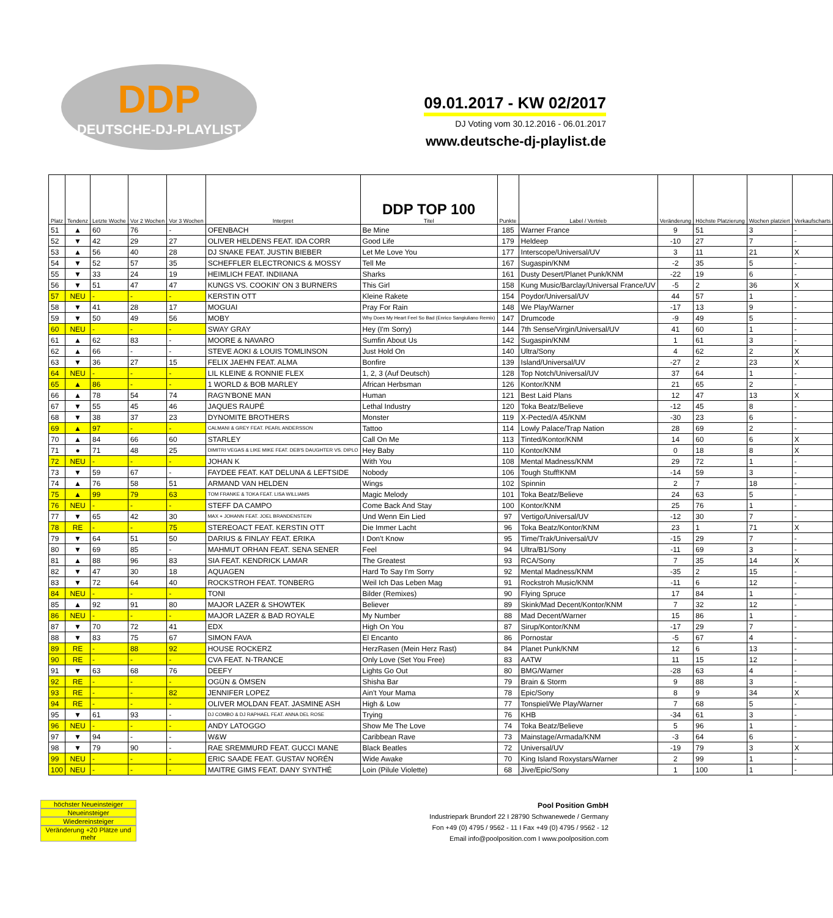DDP
DEUTSCHE-DJ-PLAYLIST
09.01.2017 - KW 02/2017
DJ Voting vom 30.12.2016 - 06.01.2017
www.deutsche-dj-playlist.de
| Platz | Tendenz | Letzte Woche | Vor 2 Wochen | Vor 3 Wochen | Interpret | DDP TOP 100 Titel | Punkte | Label / Vertrieb | Veränderung | Höchste Platzierung | Wochen platziert | Verkaufscharts |
| --- | --- | --- | --- | --- | --- | --- | --- | --- | --- | --- | --- | --- |
| 51 | ▲ | 60 | 76 | - | OFENBACH | Be Mine | 185 | Warner France | 9 | 51 | 3 | - |
| 52 | ▼ | 42 | 29 | 27 | OLIVER HELDENS FEAT. IDA CORR | Good Life | 179 | Heldeep | -10 | 27 | 7 | - |
| 53 | ▲ | 56 | 40 | 28 | DJ SNAKE FEAT. JUSTIN BIEBER | Let Me Love You | 177 | Interscope/Universal/UV | 3 | 11 | 21 | X |
| 54 | ▼ | 52 | 57 | 35 | SCHEFFLER ELECTRONICS & MOSSY | Tell Me | 167 | Sugaspin/KNM | -2 | 35 | 5 | - |
| 55 | ▼ | 33 | 24 | 19 | HEIMLICH FEAT. INDIIANA | Sharks | 161 | Dusty Desert/Planet Punk/KNM | -22 | 19 | 6 | - |
| 56 | ▼ | 51 | 47 | 47 | KUNGS VS. COOKIN' ON 3 BURNERS | This Girl | 158 | Kung Music/Barclay/Universal France/UV | -5 | 2 | 36 | X |
| 57 | NEU | - | - | - | KERSTIN OTT | Kleine Rakete | 154 | Poydor/Universal/UV | 44 | 57 | 1 | - |
| 58 | ▼ | 41 | 28 | 17 | MOGUAI | Pray For Rain | 148 | We Play/Warner | -17 | 13 | 9 | - |
| 59 | ▼ | 50 | 49 | 56 | MOBY | Why Does My Heart Feel So Bad (Enrico Sangiuliano Remix) | 147 | Drumcode | -9 | 49 | 5 | - |
| 60 | NEU | - | - | - | SWAY GRAY | Hey (I'm Sorry) | 144 | 7th Sense/Virgin/Universal/UV | 41 | 60 | 1 | - |
| 61 | ▲ | 62 | 83 | - | MOORE & NAVARO | Sumfin About Us | 142 | Sugaspin/KNM | 1 | 61 | 3 | - |
| 62 | ▲ | 66 | - | - | STEVE AOKI & LOUIS TOMLINSON | Just Hold On | 140 | Ultra/Sony | 4 | 62 | 2 | X |
| 63 | ▼ | 36 | 27 | 15 | FELIX JAEHN FEAT. ALMA | Bonfire | 139 | Island/Universal/UV | -27 | 2 | 23 | X |
| 64 | NEU | - | - | - | LIL KLEINE & RONNIE FLEX | 1, 2, 3 (Auf Deutsch) | 128 | Top Notch/Universal/UV | 37 | 64 | 1 | - |
| 65 | ▲ | 86 | - | - | 1 WORLD & BOB MARLEY | African Herbsman | 126 | Kontor/KNM | 21 | 65 | 2 | - |
| 66 | ▲ | 78 | 54 | 74 | RAG'N'BONE MAN | Human | 121 | Best Laid Plans | 12 | 47 | 13 | X |
| 67 | ▼ | 55 | 45 | 46 | JAQUES RAUPÉ | Lethal Industry | 120 | Toka Beatz/Believe | -12 | 45 | 8 | - |
| 68 | ▼ | 38 | 37 | 23 | DYNOMITE BROTHERS | Monster | 119 | X-Pected/A 45/KNM | -30 | 23 | 6 | - |
| 69 | ▲ | 97 | - | - | CALMANI & GREY FEAT. PEARL ANDERSSON | Tattoo | 114 | Lowly Palace/Trap Nation | 28 | 69 | 2 | - |
| 70 | ▲ | 84 | 66 | 60 | STARLEY | Call On Me | 113 | Tinted/Kontor/KNM | 14 | 60 | 6 | X |
| 71 | ● | 71 | 48 | 25 | DIMITRI VEGAS & LIKE MIKE FEAT. DEB'S DAUGHTER VS. DIPLO | Hey Baby | 110 | Kontor/KNM | 0 | 18 | 8 | X |
| 72 | NEU | - | - | - | JOHAN K | With You | 108 | Mental Madness/KNM | 29 | 72 | 1 | - |
| 73 | ▼ | 59 | 67 | - | FAYDEE FEAT. KAT DELUNA & LEFTSIDE | Nobody | 106 | Tough Stuff!KNM | -14 | 59 | 3 | - |
| 74 | ▲ | 76 | 58 | 51 | ARMAND VAN HELDEN | Wings | 102 | Spinnin | 2 | 7 | 18 | - |
| 75 | ▲ | 99 | 79 | 63 | TOM FRANKE & TOKA FEAT. LISA WILLIAMS | Magic Melody | 101 | Toka Beatz/Believe | 24 | 63 | 5 | - |
| 76 | NEU | - | - | - | STEFF DA CAMPO | Come Back And Stay | 100 | Kontor/KNM | 25 | 76 | 1 | - |
| 77 | ▼ | 65 | 42 | 30 | MAX + JOHANN FEAT. JOEL BRANDENSTEIN | Und Wenn Ein Lied | 97 | Vertigo/Universal/UV | -12 | 30 | 7 | - |
| 78 | RE | - | - | 75 | STEREOACT FEAT. KERSTIN OTT | Die Immer Lacht | 96 | Toka Beatz/Kontor/KNM | 23 | 1 | 71 | X |
| 79 | ▼ | 64 | 51 | 50 | DARIUS & FINLAY FEAT. ERIKA | I Don't Know | 95 | Time/Trak/Universal/UV | -15 | 29 | 7 | - |
| 80 | ▼ | 69 | 85 | - | MAHMUT ORHAN FEAT. SENA SENER | Feel | 94 | Ultra/B1/Sony | -11 | 69 | 3 | - |
| 81 | ▲ | 88 | 96 | 83 | SIA FEAT. KENDRICK LAMAR | The Greatest | 93 | RCA/Sony | 7 | 35 | 14 | X |
| 82 | ▼ | 47 | 30 | 18 | AQUAGEN | Hard To Say I'm Sorry | 92 | Mental Madness/KNM | -35 | 2 | 15 | - |
| 83 | ▼ | 72 | 64 | 40 | ROCKSTROH FEAT. TONBERG | Weil Ich Das Leben Mag | 91 | Rockstroh Music/KNM | -11 | 6 | 12 | - |
| 84 | NEU | - | - | - | TONI | Bilder (Remixes) | 90 | Flying Spruce | 17 | 84 | 1 | - |
| 85 | ▲ | 92 | 91 | 80 | MAJOR LAZER & SHOWTEK | Believer | 89 | Skink/Mad Decent/Kontor/KNM | 7 | 32 | 12 | - |
| 86 | NEU | - | - | - | MAJOR LAZER & BAD ROYALE | My Number | 88 | Mad Decent/Warner | 15 | 86 | 1 | - |
| 87 | ▼ | 70 | 72 | 41 | EDX | High On You | 87 | Sirup/Kontor/KNM | -17 | 29 | 7 | - |
| 88 | ▼ | 83 | 75 | 67 | SIMON FAVA | El Encanto | 86 | Pornostar | -5 | 67 | 4 | - |
| 89 | RE | - | 88 | 92 | HOUSE ROCKERZ | HerzRasen (Mein Herz Rast) | 84 | Planet Punk/KNM | 12 | 6 | 13 | - |
| 90 | RE | - | - | - | CVA FEAT. N-TRANCE | Only Love (Set You Free) | 83 | AATW | 11 | 15 | 12 | - |
| 91 | ▼ | 63 | 68 | 76 | DEEFY | Lights Go Out | 80 | BMG/Warner | -28 | 63 | 4 | - |
| 92 | RE | - | - | - | OGÜN & ÖMSEN | Shisha Bar | 79 | Brain & Storm | 9 | 88 | 3 | - |
| 93 | RE | - | - | 82 | JENNIFER LOPEZ | Ain't Your Mama | 78 | Epic/Sony | 8 | 9 | 34 | X |
| 94 | RE | - | - | - | OLIVER MOLDAN FEAT. JASMINE ASH | High & Low | 77 | Tonspiel/We Play/Warner | 7 | 68 | 5 | - |
| 95 | ▼ | 61 | 93 | - | DJ COMBO & DJ RAPHAEL FEAT. ANNA DEL ROSE | Trying | 76 | KHB | -34 | 61 | 3 | - |
| 96 | NEU | - | - | - | ANDY LATOGGO | Show Me The Love | 74 | Toka Beatz/Believe | 5 | 96 | 1 | - |
| 97 | ▼ | 94 | - | - | W&W | Caribbean Rave | 73 | Mainstage/Armada/KNM | -3 | 64 | 6 | - |
| 98 | ▼ | 79 | 90 | - | RAE SREMMURD FEAT. GUCCI MANE | Black Beatles | 72 | Universal/UV | -19 | 79 | 3 | X |
| 99 | NEU | - | - | - | ERIC SAADE FEAT. GUSTAV NORÉN | Wide Awake | 70 | King Island Roxystars/Warner | 2 | 99 | 1 | - |
| 100 | NEU | - | - | - | MAITRE GIMS FEAT. DANY SYNTHÉ | Loin (Pilule Violette) | 68 | Jive/Epic/Sony | 1 | 100 | 1 | - |
höchster Neueinsteiger
Neueinsteiger
Wiedereinsteiger
Veränderung +20 Plätze und mehr
Pool Position GmbH
Industriepark Brundorf 22 I 28790 Schwanewede / Germany
Fon +49 (0) 4795 / 9562 - 11 I Fax +49 (0) 4795 / 9562 - 12
Email info@poolposition.com I www.poolposition.com